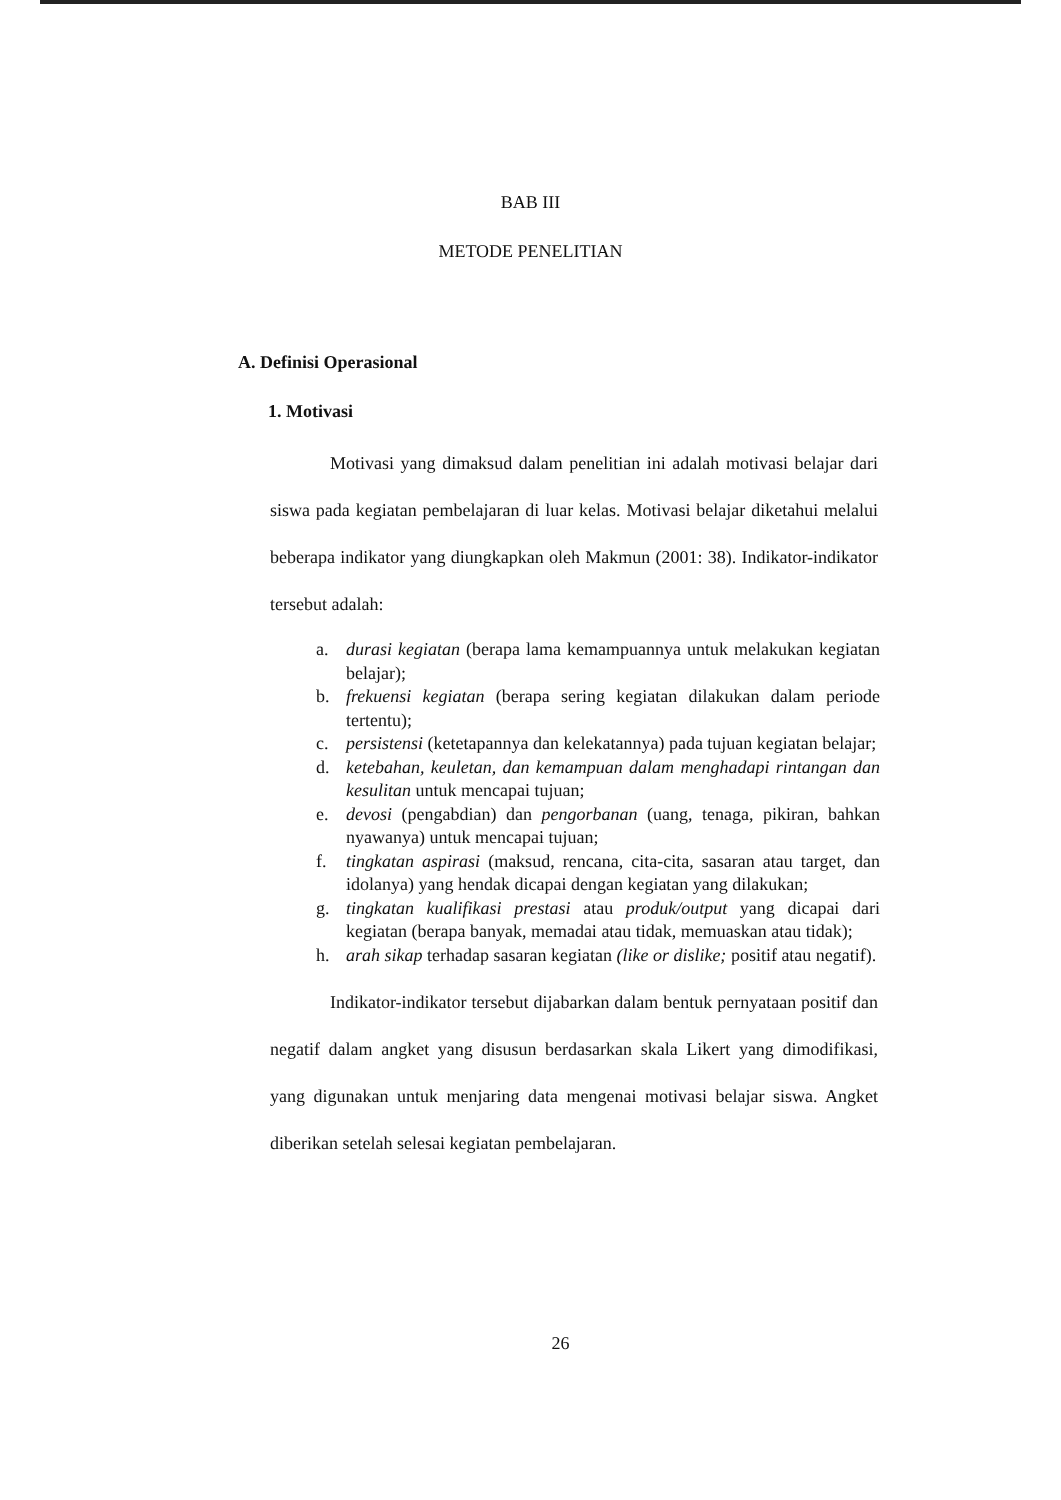BAB III
METODE PENELITIAN
A. Definisi Operasional
1. Motivasi
Motivasi yang dimaksud dalam penelitian ini adalah motivasi belajar dari siswa pada kegiatan pembelajaran di luar kelas. Motivasi belajar diketahui melalui beberapa indikator yang diungkapkan oleh Makmun (2001: 38). Indikator-indikator tersebut adalah:
a. durasi kegiatan (berapa lama kemampuannya untuk melakukan kegiatan belajar);
b. frekuensi kegiatan (berapa sering kegiatan dilakukan dalam periode tertentu);
c. persistensi (ketetapannya dan kelekatannya) pada tujuan kegiatan belajar;
d. ketebahan, keuletan, dan kemampuan dalam menghadapi rintangan dan kesulitan untuk mencapai tujuan;
e. devosi (pengabdian) dan pengorbanan (uang, tenaga, pikiran, bahkan nyawanya) untuk mencapai tujuan;
f. tingkatan aspirasi (maksud, rencana, cita-cita, sasaran atau target, dan idolanya) yang hendak dicapai dengan kegiatan yang dilakukan;
g. tingkatan kualifikasi prestasi atau produk/output yang dicapai dari kegiatan (berapa banyak, memadai atau tidak, memuaskan atau tidak);
h. arah sikap terhadap sasaran kegiatan (like or dislike; positif atau negatif).
Indikator-indikator tersebut dijabarkan dalam bentuk pernyataan positif dan negatif dalam angket yang disusun berdasarkan skala Likert yang dimodifikasi, yang digunakan untuk menjaring data mengenai motivasi belajar siswa. Angket diberikan setelah selesai kegiatan pembelajaran.
26